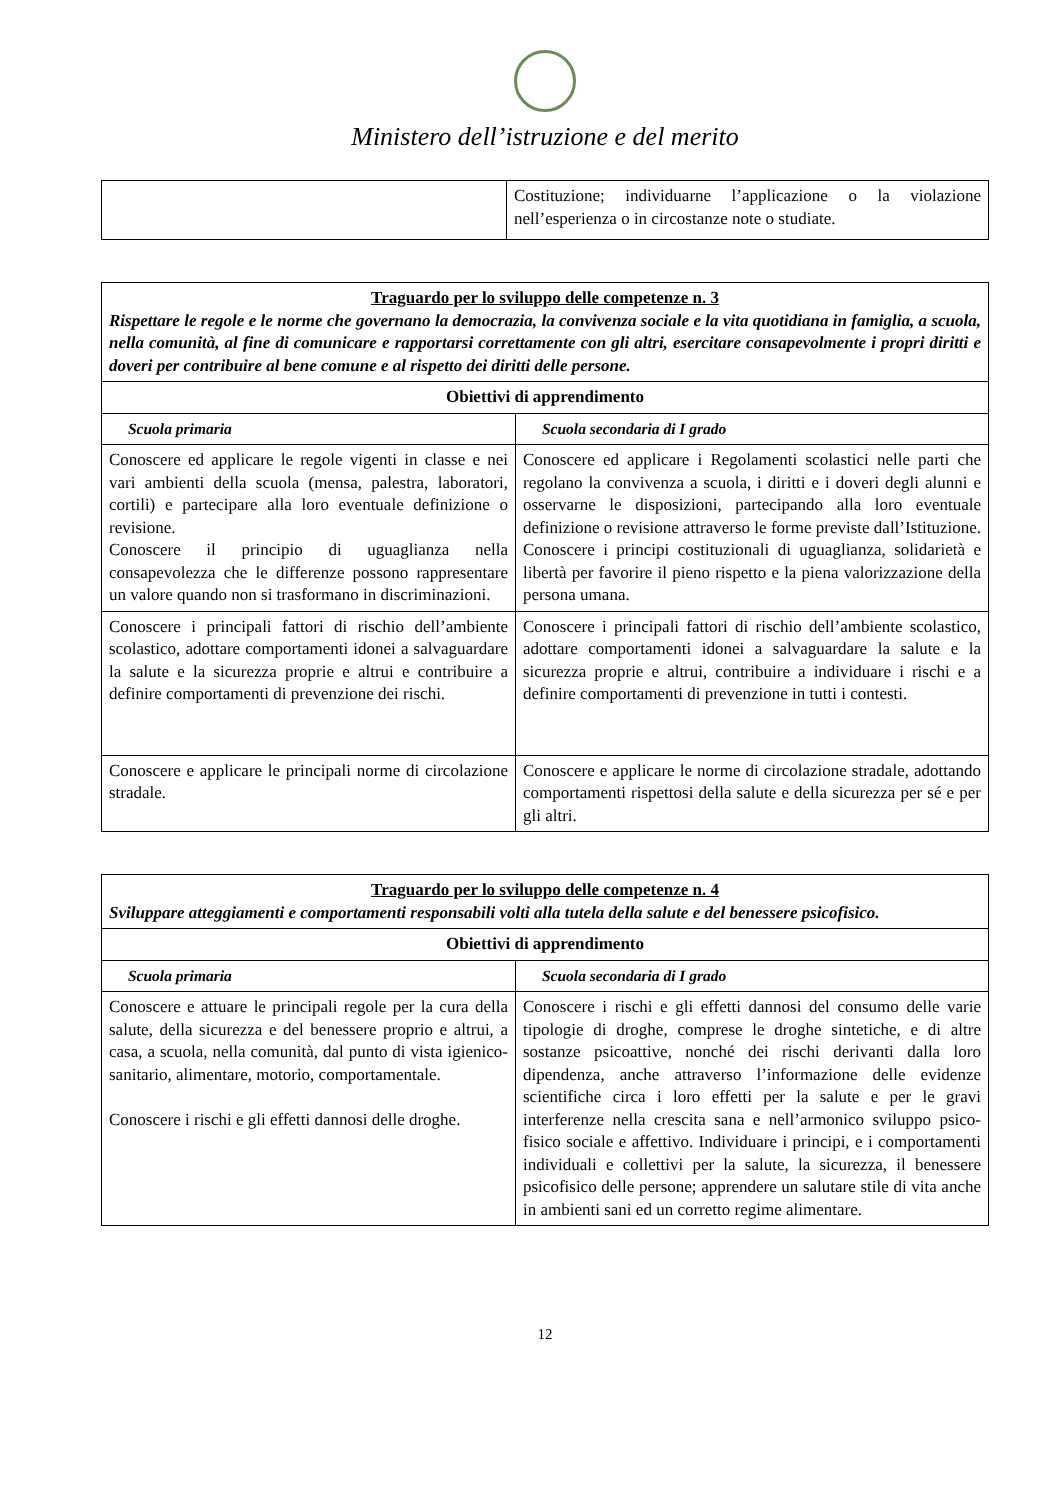Ministero dell’istruzione e del merito
| | Costituzione; individuarne l’applicazione o la violazione nell’esperienza o in circostanze note o studiate. |
| Traguardo per lo sviluppo delle competenze n. 3 Rispettare le regole e le norme che governano la democrazia, la convivenza sociale e la vita quotidiana in famiglia, a scuola, nella comunità, al fine di comunicare e rapportarsi correttamente con gli altri, esercitare consapevolmente i propri diritti e doveri per contribuire al bene comune e al rispetto dei diritti delle persone. | |
| --- | --- |
| Obiettivi di apprendimento | |
| Scuola primaria | Scuola secondaria di I grado |
| Conoscere ed applicare le regole vigenti in classe e nei vari ambienti della scuola (mensa, palestra, laboratori, cortili) e partecipare alla loro eventuale definizione o revisione. Conoscere il principio di uguaglianza nella consapevolezza che le differenze possono rappresentare un valore quando non si trasformano in discriminazioni. | Conoscere ed applicare i Regolamenti scolastici nelle parti che regolano la convivenza a scuola, i diritti e i doveri degli alunni e osservarne le disposizioni, partecipando alla loro eventuale definizione o revisione attraverso le forme previste dall’Istituzione. Conoscere i principi costituzionali di uguaglianza, solidarietà e libertà per favorire il pieno rispetto e la piena valorizzazione della persona umana. |
| Conoscere i principali fattori di rischio dell’ambiente scolastico, adottare comportamenti idonei a salvaguardare la salute e la sicurezza proprie e altrui e contribuire a definire comportamenti di prevenzione dei rischi. | Conoscere i principali fattori di rischio dell’ambiente scolastico, adottare comportamenti idonei a salvaguardare la salute e la sicurezza proprie e altrui, contribuire a individuare i rischi e a definire comportamenti di prevenzione in tutti i contesti. |
| Conoscere e applicare le principali norme di circolazione stradale. | Conoscere e applicare le norme di circolazione stradale, adottando comportamenti rispettosi della salute e della sicurezza per sé e per gli altri. |
| Traguardo per lo sviluppo delle competenze n. 4 Sviluppare atteggiamenti e comportamenti responsabili volti alla tutela della salute e del benessere psicofisico. | |
| --- | --- |
| Obiettivi di apprendimento | |
| Scuola primaria | Scuola secondaria di I grado |
| Conoscere e attuare le principali regole per la cura della salute, della sicurezza e del benessere proprio e altrui, a casa, a scuola, nella comunità, dal punto di vista igienico-sanitario, alimentare, motorio, comportamentale. Conoscere i rischi e gli effetti dannosi delle droghe. | Conoscere i rischi e gli effetti dannosi del consumo delle varie tipologie di droghe, comprese le droghe sintetiche, e di altre sostanze psicoattive, nonché dei rischi derivanti dalla loro dipendenza, anche attraverso l’informazione delle evidenze scientifiche circa i loro effetti per la salute e per le gravi interferenze nella crescita sana e nell’armonico sviluppo psico-fisico sociale e affettivo. Individuare i principi, e i comportamenti individuali e collettivi per la salute, la sicurezza, il benessere psicofisico delle persone; apprendere un salutare stile di vita anche in ambienti sani ed un corretto regime alimentare. |
12